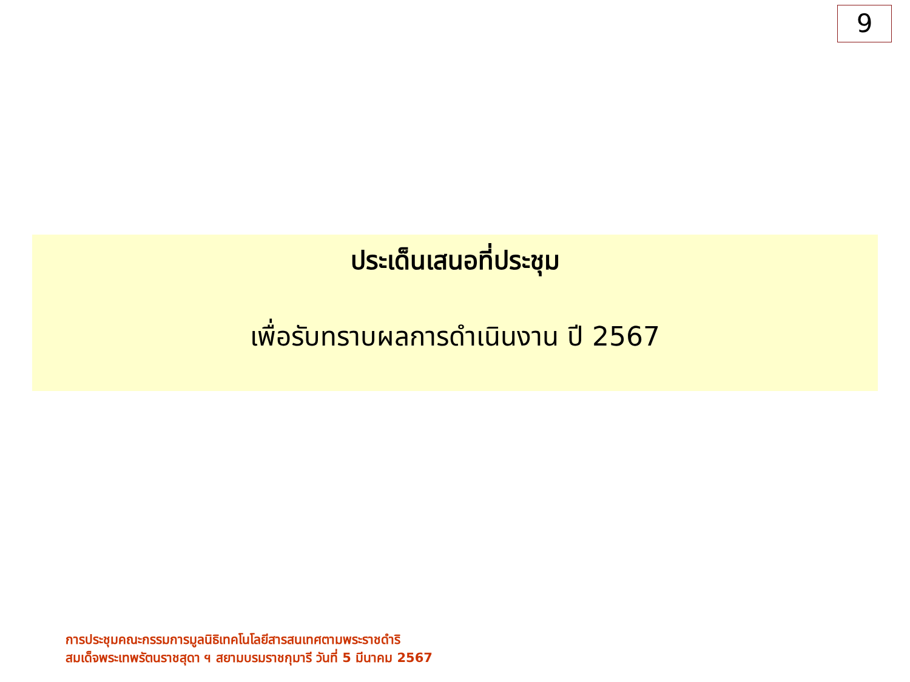9
ประเด็นเสนอที่ประชุม
เพื่อรับทราบผลการดำเนินงาน ปี 2567
การประชุมคณะกรรมการมูลนิธิเทคโนโลยีสารสนเทศตามพระราชดำริ
สมเด็จพระเทพรัตนราชสุดา ฯ สยามบรมราชกุมารี วันที่ 5 มีนาคม 2567